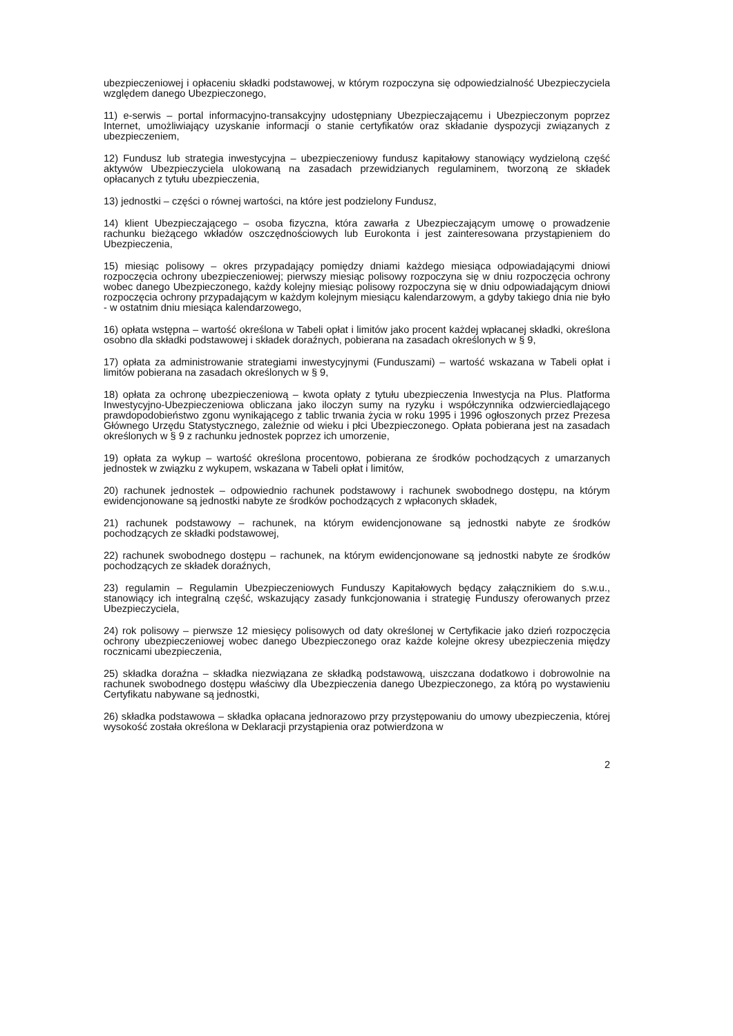ubezpieczeniowej i opłaceniu składki podstawowej, w którym rozpoczyna się odpowiedzialność Ubezpieczyciela względem danego Ubezpieczonego,
11) e-serwis – portal informacyjno-transakcyjny udostępniany Ubezpieczającemu i Ubezpieczonym poprzez Internet, umożliwiający uzyskanie informacji o stanie certyfikatów oraz składanie dyspozycji związanych z ubezpieczeniem,
12) Fundusz lub strategia inwestycyjna – ubezpieczeniowy fundusz kapitałowy stanowiący wydzieloną część aktywów Ubezpieczyciela ulokowaną na zasadach przewidzianych regulaminem, tworzoną ze składek opłacanych z tytułu ubezpieczenia,
13) jednostki – części o równej wartości, na które jest podzielony Fundusz,
14) klient Ubezpieczającego – osoba fizyczna, która zawarła z Ubezpieczającym umowę o prowadzenie rachunku bieżącego wkładów oszczędnościowych lub Eurokonta i jest zainteresowana przystąpieniem do Ubezpieczenia,
15) miesiąc polisowy – okres przypadający pomiędzy dniami każdego miesiąca odpowiadającymi dniowi rozpoczęcia ochrony ubezpieczeniowej; pierwszy miesiąc polisowy rozpoczyna się w dniu rozpoczęcia ochrony wobec danego Ubezpieczonego, każdy kolejny miesiąc polisowy rozpoczyna się w dniu odpowiadającym dniowi rozpoczęcia ochrony przypadającym w każdym kolejnym miesiącu kalendarzowym, a gdyby takiego dnia nie było - w ostatnim dniu miesiąca kalendarzowego,
16) opłata wstępna – wartość określona w Tabeli opłat i limitów jako procent każdej wpłacanej składki, określona osobno dla składki podstawowej i składek doraźnych, pobierana na zasadach określonych w § 9,
17) opłata za administrowanie strategiami inwestycyjnymi (Funduszami) – wartość wskazana w Tabeli opłat i limitów pobierana na zasadach określonych w § 9,
18) opłata za ochronę ubezpieczeniową – kwota opłaty z tytułu ubezpieczenia Inwestycja na Plus. Platforma Inwestycyjno-Ubezpieczeniowa obliczana jako iloczyn sumy na ryzyku i współczynnika odzwierciedlającego prawdopodobieństwo zgonu wynikającego z tablic trwania życia w roku 1995 i 1996 ogłoszonych przez Prezesa Głównego Urzędu Statystycznego, zależnie od wieku i płci Ubezpieczonego. Opłata pobierana jest na zasadach określonych w § 9 z rachunku jednostek poprzez ich umorzenie,
19) opłata za wykup – wartość określona procentowo, pobierana ze środków pochodzących z umarzanych jednostek w związku z wykupem, wskazana w Tabeli opłat i limitów,
20) rachunek jednostek – odpowiednio rachunek podstawowy i rachunek swobodnego dostępu, na którym ewidencjonowane są jednostki nabyte ze środków pochodzących z wpłaconych składek,
21) rachunek podstawowy – rachunek, na którym ewidencjonowane są jednostki nabyte ze środków pochodzących ze składki podstawowej,
22) rachunek swobodnego dostępu – rachunek, na którym ewidencjonowane są jednostki nabyte ze środków pochodzących ze składek doraźnych,
23) regulamin – Regulamin Ubezpieczeniowych Funduszy Kapitałowych będący załącznikiem do s.w.u., stanowiący ich integralną część, wskazujący zasady funkcjonowania i strategię Funduszy oferowanych przez Ubezpieczyciela,
24) rok polisowy – pierwsze 12 miesięcy polisowych od daty określonej w Certyfikacie jako dzień rozpoczęcia ochrony ubezpieczeniowej wobec danego Ubezpieczonego oraz każde kolejne okresy ubezpieczenia między rocznicami ubezpieczenia,
25) składka doraźna – składka niezwiązana ze składką podstawową, uiszczana dodatkowo i dobrowolnie na rachunek swobodnego dostępu właściwy dla Ubezpieczenia danego Ubezpieczonego, za którą po wystawieniu Certyfikatu nabywane są jednostki,
26) składka podstawowa – składka opłacana jednorazowo przy przystępowaniu do umowy ubezpieczenia, której wysokość została określona w Deklaracji przystąpienia oraz potwierdzona w
2